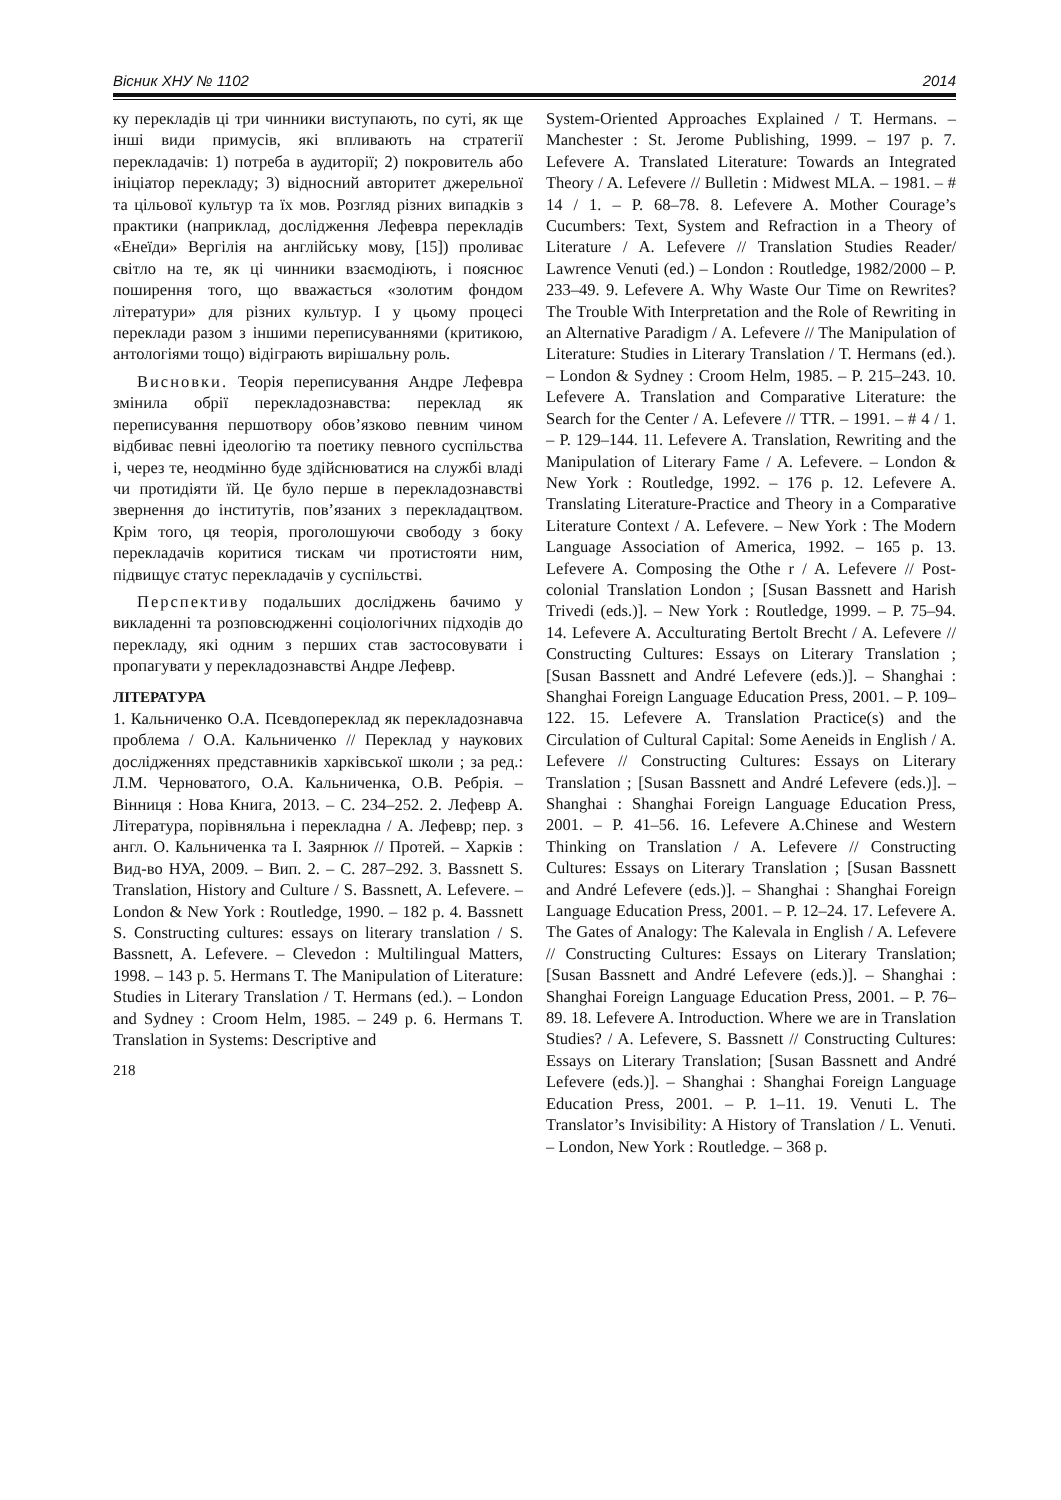Вісник ХНУ № 1102 2014
ку перекладів ці три чинники виступають, по суті, як ще інші види примусів, які впливають на стратегії перекладачів: 1) потреба в аудиторії; 2) покровитель або ініціатор перекладу; 3) відносний авторитет джерельної та цільової культур та їх мов. Розгляд різних випадків з практики (наприклад, дослідження Лефевра перекладів «Енеїди» Вергілія на англійську мову, [15]) проливає світло на те, як ці чинники взаємодіють, і пояснює поширення того, що вважається «золотим фондом літератури» для різних культур. І у цьому процесі переклади разом з іншими переписуваннями (критикою, антологіями тощо) відіграють вирішальну роль.
Висновки. Теорія переписування Андре Лефевра змінила обрії перекладознавства: переклад як переписування першотвору обов’язково певним чином відбиває певні ідеологію та поетику певного суспільства і, через те, неодмінно буде здійснюватися на службі владі чи протидіяти їй. Це було перше в перекладознавстві звернення до інститутів, пов’язаних з перекладацтвом. Крім того, ця теорія, проголошуючи свободу з боку перекладачів коритися тискам чи протистояти ним, підвищує статус перекладачів у суспільстві.
Перспективу подальших досліджень бачимо у викладенні та розповсюдженні соціологічних підходів до перекладу, які одним з перших став застосовувати і пропагувати у перекладознавстві Андре Лефевр.
ЛІТЕРАТУРА
1. Кальниченко О.А. Псевдопереклад як перекладознавча проблема / О.А. Кальниченко // Переклад у наукових дослідженнях представників харківської школи ; за ред.: Л.М. Черноватого, О.А. Кальниченка, О.В. Ребрія. – Вінниця : Нова Книга, 2013. – С. 234–252. 2. Лефевр А. Література, порівняльна і перекладна / А. Лефевр; пер. з англ. О. Кальниченка та І. Заярнюк // Протей. – Харків : Вид-во НУА, 2009. – Вип. 2. – С. 287–292. 3. Bassnett S. Translation, History and Culture / S. Bassnett, A. Lefevere. – London & New York : Routledge, 1990. – 182 p. 4. Bassnett S. Constructing cultures: essays on literary translation / S. Bassnett, A. Lefevere. – Clevedon : Multilingual Matters, 1998. – 143 p. 5. Hermans T. The Manipulation of Literature: Studies in Literary Translation / T. Hermans (ed.). – London and Sydney : Croom Helm, 1985. – 249 p. 6. Hermans T. Translation in Systems: Descriptive and
218
System-Oriented Approaches Explained / T. Hermans. – Manchester : St. Jerome Publishing, 1999. – 197 p. 7. Lefevere A. Translated Literature: Towards an Integrated Theory / A. Lefevere // Bulletin : Midwest MLA. – 1981. – # 14 / 1. – P. 68–78. 8. Lefevere A. Mother Courage’s Cucumbers: Text, System and Refraction in a Theory of Literature / A. Lefevere // Translation Studies Reader/ Lawrence Venuti (ed.) – London : Routledge, 1982/2000 – P. 233–49. 9. Lefevere A. Why Waste Our Time on Rewrites? The Trouble With Interpretation and the Role of Rewriting in an Alternative Paradigm / A. Lefevere // The Manipulation of Literature: Studies in Literary Translation / T. Hermans (ed.). – London & Sydney : Croom Helm, 1985. – P. 215–243. 10. Lefevere A. Translation and Comparative Literature: the Search for the Center / A. Lefevere // TTR. – 1991. – # 4 / 1. – P. 129–144. 11. Lefevere A. Translation, Rewriting and the Manipulation of Literary Fame / A. Lefevere. – London & New York : Routledge, 1992. – 176 p. 12. Lefevere A. Translating Literature-Practice and Theory in a Comparative Literature Context / A. Lefevere. – New York : The Modern Language Association of America, 1992. – 165 p. 13. Lefevere A. Composing the Othe r / A. Lefevere // Post-colonial Translation London ; [Susan Bassnett and Harish Trivedi (eds.)]. – New York : Routledge, 1999. – P. 75–94. 14. Lefevere A. Acculturating Bertolt Brecht / A. Lefevere // Constructing Cultures: Essays on Literary Translation ; [Susan Bassnett and André Lefevere (eds.)]. – Shanghai : Shanghai Foreign Language Education Press, 2001. – P. 109–122. 15. Lefevere A. Translation Practice(s) and the Circulation of Cultural Capital: Some Aeneids in English / A. Lefevere // Constructing Cultures: Essays on Literary Translation ; [Susan Bassnett and André Lefevere (eds.)]. – Shanghai : Shanghai Foreign Language Education Press, 2001. – P. 41–56. 16. Lefevere A.Chinese and Western Thinking on Translation / A. Lefevere // Constructing Cultures: Essays on Literary Translation ; [Susan Bassnett and André Lefevere (eds.)]. – Shanghai : Shanghai Foreign Language Education Press, 2001. – P. 12–24. 17. Lefevere A. The Gates of Analogy: The Kalevala in English / A. Lefevere // Constructing Cultures: Essays on Literary Translation; [Susan Bassnett and André Lefevere (eds.)]. – Shanghai : Shanghai Foreign Language Education Press, 2001. – P. 76–89. 18. Lefevere A. Introduction. Where we are in Translation Studies? / A. Lefevere, S. Bassnett // Constructing Cultures: Essays on Literary Translation; [Susan Bassnett and André Lefevere (eds.)]. – Shanghai : Shanghai Foreign Language Education Press, 2001. – P. 1–11. 19. Venuti L. The Translator’s Invisibility: A History of Translation / L. Venuti. – London, New York : Routledge. – 368 p.